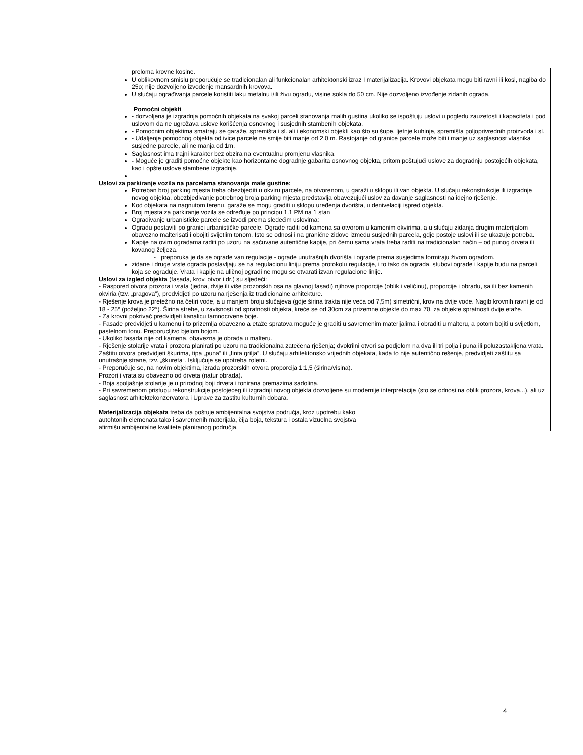| | preloma krovne kosine. U oblikovnom smislu preporučuje se tradicionalan ali funkcionalan arhitektonski izraz I materijalizacija. Krovovi objekata mogu biti ravni ili kosi, nagiba do 25o; nije dozvoljeno izvođenje mansardnih krovova. U slučaju ograđivanja parcele koristiti laku metalnu i/ili živu ogradu, visine sokla do 50 cm. Nije dozvoljeno izvođenje zidanih ograda. Pomoćni objekti - dozvoljena je izgradnja pomoćnih objekata na svakoj parceli stanovanja malih gustina ukoliko se ispoštuju uslovi u pogledu zauzetosti i kapaciteta i pod uslovom da ne ugrožava uslove korišćenja osnovnog i susjednih stambenih objekata. - Pomoćnim objektima smatraju se garaže, spremišta i sl. ali i ekonomski objekti kao što su šupe, ljetnje kuhinje, spremišta poljoprivrednih proizvoda i sl. - Udaljenje pomoćnog objekta od ivice parcele ne smije biti manje od 2.0 m. Rastojanje od granice parcele može biti i manje uz saglasnost vlasnika susjedne parcele, ali ne manja od 1m. Saglasnost ima trajni karakter bez obzira na eventualnu promjenu vlasnika. - Moguće je graditi pomoćne objekte kao horizontalne dogradnje gabarita osnovnog objekta, pritom poštujući uslove za dogradnju postojećih objekata, kao i opšte uslove stambene izgradnje. Uslovi za parkiranje vozila na parcelama stanovanja male gustine: Potreban broj parking mjesta treba obezbjediti u okviru parcele, na otvorenom, u garaži u sklopu ili van objekta. U slučaju rekonstrukcije ili izgradnje novog objekta, obezbjeđivanje potrebnog broja parking mjesta predstavlja obavezujući uslov za davanje saglasnosti na idejno rješenje. Kod objekata na nagnutom terenu, garaže se mogu graditi u sklopu uređenja dvorišta, u denivelaciji ispred objekta. Broj mjesta za parkiranje vozila se određuje po principu 1.1 PM na 1 stan Ograđivanje urbanističke parcele se izvodi prema sledećim uslovima: Ogradu postaviti po granici urbanističke parcele. Ograde raditi od kamena sa otvorom u kamenim okvirima, a u slučaju zidanja drugim materijalom obavezno malterisati i obojiti svijetlim tonom. Isto se odnosi i na granične zidove između susjednih parcela, gdje postoje uslovi ili se ukazuje potreba. Kapije na ovim ogradama raditi po uzoru na sačuvane autentične kapije, pri čemu sama vrata treba raditi na tradicionalan način – od punog drveta ili kovanog željeza. - preporuka je da se ograde van regulacije - ograde unutrašnjih dvorišta i ograde prema susjedima formiraju živom ogradom. zidane i druge vrste ograda postavljaju se na regulacionu liniju prema protokolu regulacije, i to tako da ograda, stubovi ograde i kapije budu na parceli koja se ograđuje. Vrata i kapije na uličnoj ogradi ne mogu se otvarati izvan regulacione linije. Uslovi za izgled objekta (fasada, krov, otvor i dr.) su sljedeći: - Raspored otvora prozora i vrata (jedna, dvije ili više prozorskih osa na glavnoj fasadi) njihove proporcije (oblik i veličinu), proporcije i obradu, sa ili bez kamenih okviria (tzv. „pragova“), predvidjeti po uzoru na rješenja iz tradicionalne arhitekture. - Rješenje krova je pretežno na četiri vode, a u manjem broju slučajeva (gdje širina trakta nije veća od 7,5m) simetrični, krov na dvije vode. Nagib krovnih ravni je od 18 - 25° (poželjno 22°). Širina strehe, u zavisnosti od spratnosti objekta, kreće se od 30cm za prizemne objekte do max 70, za objekte spratnosti dvije etaže. - Za krovni pokrivač predvidjeti kanalicu tamnocrvene boje. - Fasade predvidjeti u kamenu i to prizemlja obavezno a etaže spratova moguće je graditi u savremenim materijalima i obraditi u malteru, a potom bojiti u svijetlom, pastelnom tonu. Preporucljivo bjelom bojom. - Ukoliko fasada nije od kamena, obavezna je obrada u malteru. - Rješenje stolarije vrata i prozora planirati po uzoru na tradicionalna zatečena rješenja; dvokrilni otvori sa podjelom na dva ili tri polja i puna ili poluzastakljena vrata. Zaštitu otvora predvidjeti škurima, tipa „puna“ ili „finta grilja“. U slučaju arhitektonsko vrijednih objekata, kada to nije autentično rešenje, predvidjeti zaštitu sa unutrašnje strane, tzv. „škureta“. Isključuje se upotreba roletni. - Preporučuje se, na novim objektima, izrada prozorskih otvora proporcija 1:1,5 (širina/visina). Prozori i vrata su obavezno od drveta (natur obrada). - Boja spoljašnje stolarije je u prirodnoj boji drveta i tonirana premazima sadolina. - Pri savremenom pristupu rekonstrukcije postojeceg ili izgradnji novog objekta dozvoljene su modernije interpretacije (sto se odnosi na oblik prozora, krova...), ali uz saglasnost arhitektekonzervatora i Uprave za zastitu kulturnih dobara. Materijalizacija objekata treba da poštuje ambijentalna svojstva područja, kroz upotrebu kako autohtonih elemenata tako i savremenih materijala, čija boja, tekstura i ostala vizuelna svojstva afirmišu ambijentalne kvalitete planiranog područja. |
4